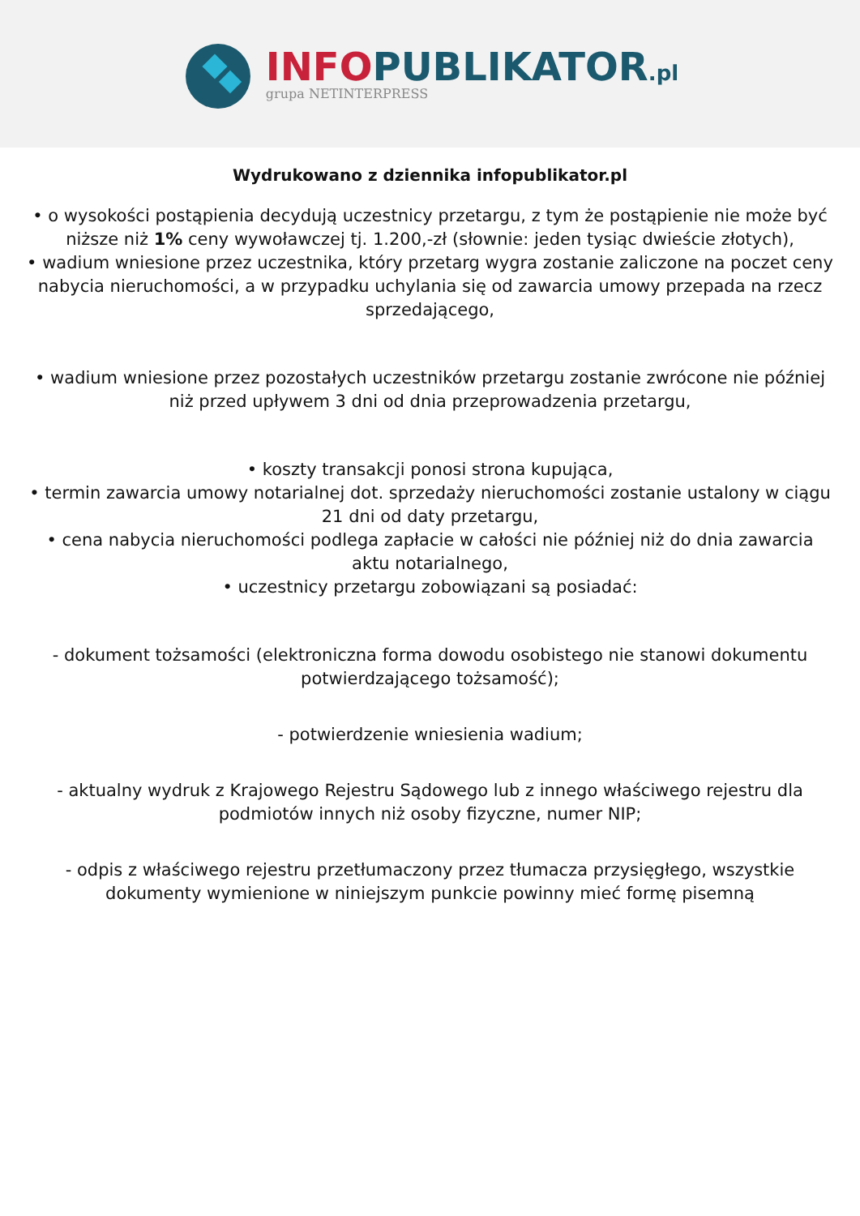INFO PUBLIKATOR.pl
grupa NETINTERPRESS
Wydrukowano z dziennika infopublikator.pl
• o wysokości postąpienia decydują uczestnicy przetargu, z tym że postąpienie nie może być niższe niż 1% ceny wywoławczej tj. 1.200,-zł (słownie: jeden tysiąc dwieście złotych),
• wadium wniesione przez uczestnika, który przetarg wygra zostanie zaliczone na poczet ceny nabycia nieruchomości, a w przypadku uchylania się od zawarcia umowy przepada na rzecz sprzedającego,
• wadium wniesione przez pozostałych uczestników przetargu zostanie zwrócone nie później niż przed upływem 3 dni od dnia przeprowadzenia przetargu,
• koszty transakcji ponosi strona kupująca,
• termin zawarcia umowy notarialnej dot. sprzedaży nieruchomości zostanie ustalony w ciągu
21 dni od daty przetargu,
• cena nabycia nieruchomości podlega zapłacie w całości nie później niż do dnia zawarcia
aktu notarialnego,
• uczestnicy przetargu zobowiązani są posiadać:
- dokument tożsamości (elektroniczna forma dowodu osobistego nie stanowi dokumentu potwierdzającego tożsamość);
- potwierdzenie wniesienia wadium;
- aktualny wydruk z Krajowego Rejestru Sądowego lub z innego właściwego rejestru dla podmiotów innych niż osoby fizyczne, numer NIP;
- odpis z właściwego rejestru przetłumaczony przez tłumacza przysięgłego, wszystkie dokumenty wymienione w niniejszym punkcie powinny mieć formę pisemną